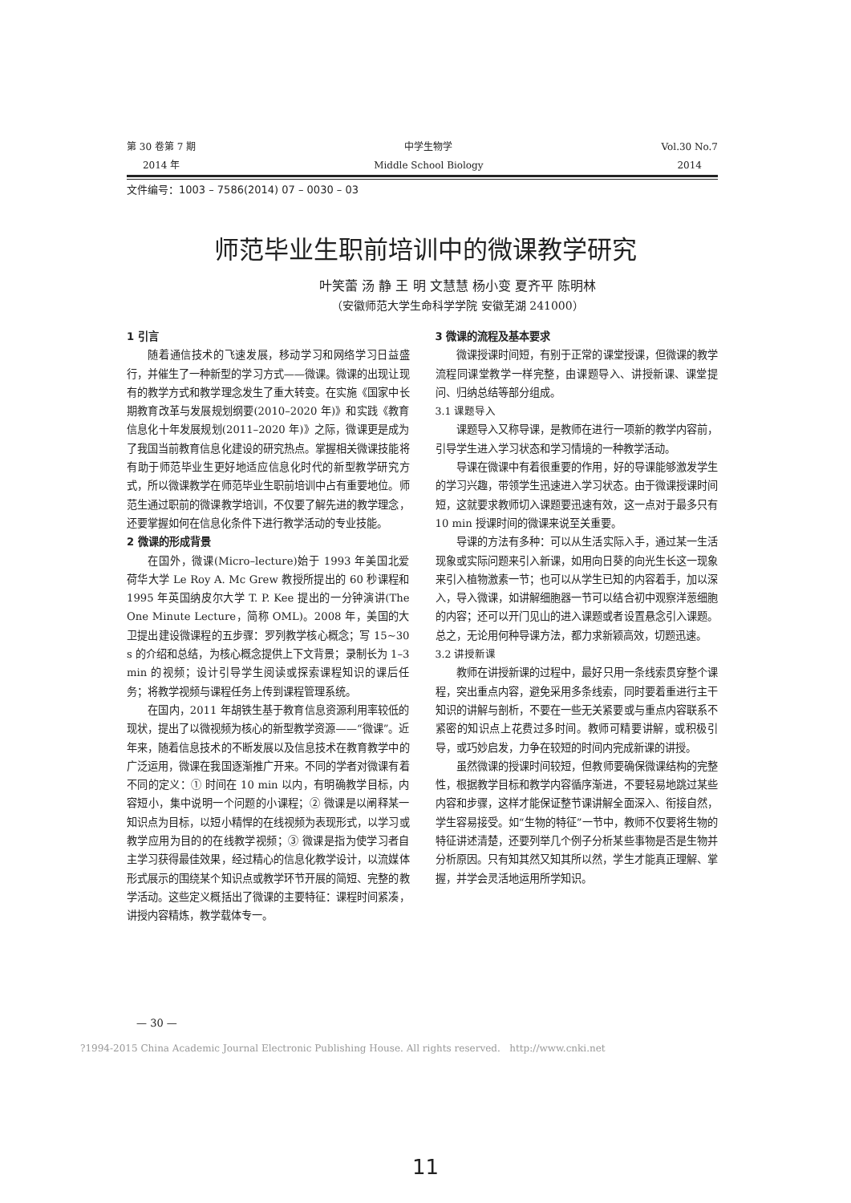第 30 卷第 7 期
2014 年
中学生物学
Middle School Biology
Vol.30 No.7
2014
文件编号：1003 – 7586(2014) 07 – 0030 – 03
师范毕业生职前培训中的微课教学研究
叶笑蕾 汤 静 王 明 文慧慧 杨小变 夏齐平 陈明林
（安徽师范大学生命科学学院 安徽芜湖 241000）
1 引言
随着通信技术的飞速发展，移动学习和网络学习日益盛行，并催生了一种新型的学习方式——微课。微课的出现让现有的教学方式和教学理念发生了重大转变。在实施《国家中长期教育改革与发展规划纲要(2010–2020 年)》和实践《教育信息化十年发展规划(2011–2020 年)》之际，微课更是成为了我国当前教育信息化建设的研究热点。掌握相关微课技能将有助于师范毕业生更好地适应信息化时代的新型教学研究方式，所以微课教学在师范毕业生职前培训中占有重要地位。师范生通过职前的微课教学培训，不仅要了解先进的教学理念，还要掌握如何在信息化条件下进行教学活动的专业技能。
2 微课的形成背景
在国外，微课(Micro–lecture)始于 1993 年美国北爱荷华大学 Le Roy A. Mc Grew 教授所提出的 60 秒课程和 1995 年英国纳皮尔大学 T. P. Kee 提出的一分钟演讲(The One Minute Lecture，简称 OML)。2008 年，美国的大卫提出建设微课程的五步骤：罗列教学核心概念；写 15~30 s 的介绍和总结，为核心概念提供上下文背景；录制长为 1–3 min 的视频；设计引导学生阅读或探索课程知识的课后任务；将教学视频与课程任务上传到课程管理系统。
在国内，2011 年胡铁生基于教育信息资源利用率较低的现状，提出了以微视频为核心的新型教学资源——“微课”。近年来，随着信息技术的不断发展以及信息技术在教育教学中的广泛运用，微课在我国逐渐推广开来。不同的学者对微课有着不同的定义：① 时间在 10 min 以内，有明确教学目标，内容短小，集中说明一个问题的小课程；② 微课是以阐释某一知识点为目标，以短小精悍的在线视频为表现形式，以学习或教学应用为目的的在线教学视频；③ 微课是指为使学习者自主学习获得最佳效果，经过精心的信息化教学设计，以流媒体形式展示的围绕某个知识点或教学环节开展的简短、完整的教学活动。这些定义概括出了微课的主要特征：课程时间紧凑，讲授内容精炼，教学载体专一。
3 微课的流程及基本要求
微课授课时间短，有别于正常的课堂授课，但微课的教学流程同课堂教学一样完整，由课题导入、讲授新课、课堂提问、归纳总结等部分组成。
3.1 课题导入
课题导入又称导课，是教师在进行一项新的教学内容前，引导学生进入学习状态和学习情境的一种教学活动。
导课在微课中有着很重要的作用，好的导课能够激发学生的学习兴趣，带领学生迅速进入学习状态。由于微课授课时间短，这就要求教师切入课题要迅速有效，这一点对于最多只有 10 min 授课时间的微课来说至关重要。
导课的方法有多种：可以从生活实际入手，通过某一生活现象或实际问题来引入新课，如用向日葵的向光生长这一现象来引入植物激素一节；也可以从学生已知的内容着手，加以深入，导入微课，如讲解细胞器一节可以结合初中观察洋葱细胞的内容；还可以开门见山的进入课题或者设置悬念引入课题。总之，无论用何种导课方法，都力求新颖高效，切题迅速。
3.2 讲授新课
教师在讲授新课的过程中，最好只用一条线索贯穿整个课程，突出重点内容，避免采用多条线索，同时要着重进行主干知识的讲解与剖析，不要在一些无关紧要或与重点内容联系不紧密的知识点上花费过多时间。教师可精要讲解，或积极引导，或巧妙启发，力争在较短的时间内完成新课的讲授。
虽然微课的授课时间较短，但教师要确保微课结构的完整性，根据教学目标和教学内容循序渐进，不要轻易地跳过某些内容和步骤，这样才能保证整节课讲解全面深入、衔接自然，学生容易接受。如“生物的特征”一节中，教师不仅要将生物的特征讲述清楚，还要列举几个例子分析某些事物是否是生物并分析原因。只有知其然又知其所以然，学生才能真正理解、掌握，并学会灵活地运用所学知识。
— 30 —
?1994-2015 China Academic Journal Electronic Publishing House. All rights reserved. http://www.cnki.net
11